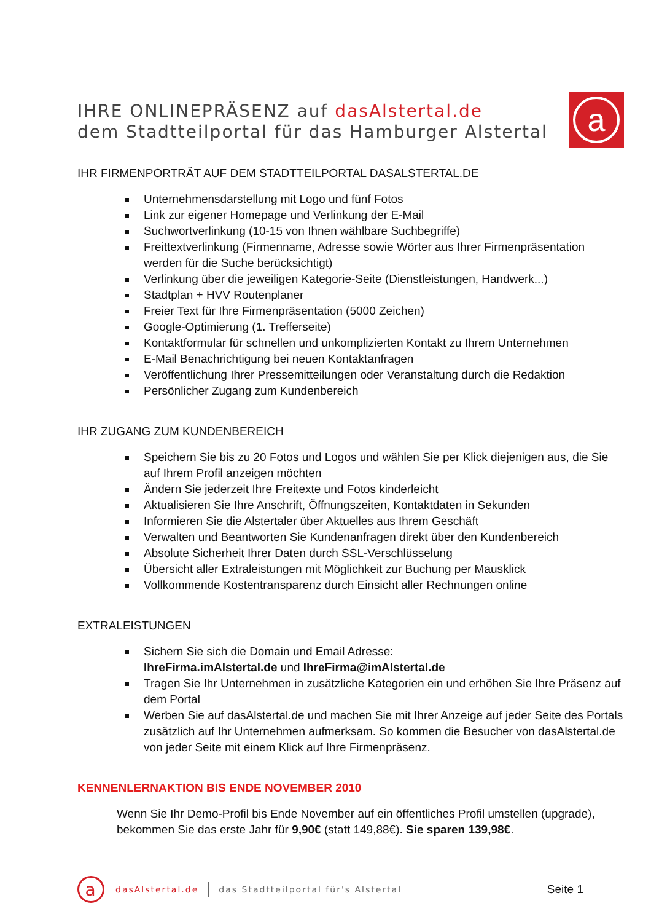IHRE ONLINEPRÄSENZ auf dasAlstertal.de
dem Stadtteilportal für das Hamburger Alstertal
a
IHR FIRMENPORTRÄT AUF DEM STADTTEILPORTAL DASALSTERTAL.DE
Unternehmensdarstellung mit Logo und fünf Fotos
Link zur eigener Homepage und Verlinkung der E-Mail
Suchwortverlinkung (10-15 von Ihnen wählbare Suchbegriffe)
Freittextverlinkung (Firmenname, Adresse sowie Wörter aus Ihrer Firmenpräsentation werden für die Suche berücksichtigt)
Verlinkung über die jeweiligen Kategorie-Seite (Dienstleistungen, Handwerk...)
Stadtplan + HVV Routenplaner
Freier Text für Ihre Firmenpräsentation (5000 Zeichen)
Google-Optimierung (1. Trefferseite)
Kontaktformular für schnellen und unkomplizierten Kontakt zu Ihrem Unternehmen
E-Mail Benachrichtigung bei neuen Kontaktanfragen
Veröffentlichung Ihrer Pressemitteilungen oder Veranstaltung durch die Redaktion
Persönlicher Zugang zum Kundenbereich
IHR ZUGANG ZUM KUNDENBEREICH
Speichern Sie bis zu 20 Fotos und Logos und wählen Sie per Klick diejenigen aus, die Sie auf Ihrem Profil anzeigen möchten
Ändern Sie jederzeit Ihre Freitexte und Fotos kinderleicht
Aktualisieren Sie Ihre Anschrift, Öffnungszeiten, Kontaktdaten in Sekunden
Informieren Sie die Alstertaler über Aktuelles aus Ihrem Geschäft
Verwalten und Beantworten Sie Kundenanfragen direkt über den Kundenbereich
Absolute Sicherheit Ihrer Daten durch SSL-Verschlüsselung
Übersicht aller Extraleistungen mit Möglichkeit zur Buchung per Mausklick
Vollkommende Kostentransparenz durch Einsicht aller Rechnungen online
EXTRALEISTUNGEN
Sichern Sie sich die Domain und Email Adresse:
IhreFirma.imAlstertal.de und IhreFirma@imAlstertal.de
Tragen Sie Ihr Unternehmen in zusätzliche Kategorien ein und erhöhen Sie Ihre Präsenz auf dem Portal
Werben Sie auf dasAlstertal.de und machen Sie mit Ihrer Anzeige auf jeder Seite des Portals zusätzlich auf Ihr Unternehmen aufmerksam. So kommen die Besucher von dasAlstertal.de von jeder Seite mit einem Klick auf Ihre Firmenpräsenz.
KENNENLERNAKTION BIS ENDE NOVEMBER 2010
Wenn Sie Ihr Demo-Profil bis Ende November auf ein öffentliches Profil umstellen (upgrade), bekommen Sie das erste Jahr für 9,90€ (statt 149,88€). Sie sparen 139,98€.
a
dasAlstertal.de
das Stadtteilportal für's Alstertal Seite 1